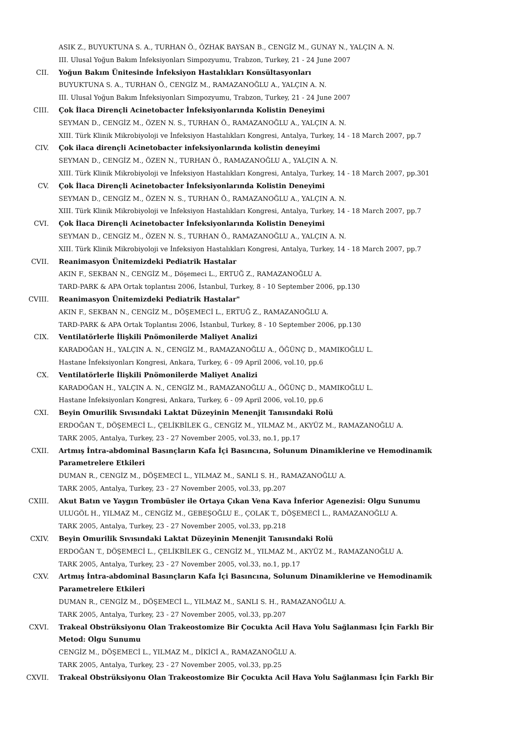ASIK Z., BUYUKTUNA S. A., TURHAN Ö., ÖZHAK BAYSAN B., CENGİZ M., GUNAY N., YALÇIN A. N.
III. Ulusal Yoğun Bakım İnfeksiyonları Simpozyumu, Trabzon, Turkey, 21 - 24 June 2007
CII. Yoğun Bakım Ünitesinde İnfeksiyon Hastalıkları Konsültasyonları
BUYUKTUNA S. A., TURHAN Ö., CENGİZ M., RAMAZANOĞLU A., YALÇIN A. N.
III. Ulusal Yoğun Bakım İnfeksiyonları Simpozyumu, Trabzon, Turkey, 21 - 24 June 2007
CIII. Çok İlaca Dirençli Acinetobacter İnfeksiyonlarında Kolistin Deneyimi
SEYMAN D., CENGİZ M., ÖZEN N. S., TURHAN Ö., RAMAZANOĞLU A., YALÇIN A. N.
XIII. Türk Klinik Mikrobiyoloji ve İnfeksiyon Hastalıkları Kongresi, Antalya, Turkey, 14 - 18 March 2007, pp.7
CIV. Çok ilaca dirençli Acinetobacter infeksiyonlarında kolistin deneyimi
SEYMAN D., CENGİZ M., ÖZEN N., TURHAN Ö., RAMAZANOĞLU A., YALÇIN A. N.
XIII. Türk Klinik Mikrobiyoloji ve İnfeksiyon Hastalıkları Kongresi, Antalya, Turkey, 14 - 18 March 2007, pp.301
CV. Çok İlaca Dirençli Acinetobacter İnfeksiyonlarında Kolistin Deneyimi
SEYMAN D., CENGİZ M., ÖZEN N. S., TURHAN Ö., RAMAZANOĞLU A., YALÇIN A. N.
XIII. Türk Klinik Mikrobiyoloji ve İnfeksiyon Hastalıkları Kongresi, Antalya, Turkey, 14 - 18 March 2007, pp.7
CVI. Çok İlaca Dirençli Acinetobacter İnfeksiyonlarında Kolistin Deneyimi
SEYMAN D., CENGİZ M., ÖZEN N. S., TURHAN Ö., RAMAZANOĞLU A., YALÇIN A. N.
XIII. Türk Klinik Mikrobiyoloji ve İnfeksiyon Hastalıkları Kongresi, Antalya, Turkey, 14 - 18 March 2007, pp.7
CVII. Reanimasyon Ünitemizdeki Pediatrik Hastalar
AKIN F., SEKBAN N., CENGİZ M., Döşemeci L., ERTUĞ Z., RAMAZANOĞLU A.
TARD-PARK & APA Ortak toplantısı 2006, İstanbul, Turkey, 8 - 10 September 2006, pp.130
CVIII. Reanimasyon Ünitemizdeki Pediatrik Hastalar"
AKIN F., SEKBAN N., CENGİZ M., DÖŞEMECİ L., ERTUĞ Z., RAMAZANOĞLU A.
TARD-PARK & APA Ortak Toplantısı 2006, İstanbul, Turkey, 8 - 10 September 2006, pp.130
CIX. Ventilatörlerle İlişkili Pnömonilerde Maliyet Analizi
KARADOĞAN H., YALÇIN A. N., CENGİZ M., RAMAZANOĞLU A., ÖĞÜNÇ D., MAMIKOĞLU L.
Hastane İnfeksiyonları Kongresi, Ankara, Turkey, 6 - 09 April 2006, vol.10, pp.6
CX. Ventilatörlerle İlişkili Pnömonilerde Maliyet Analizi
KARADOĞAN H., YALÇIN A. N., CENGİZ M., RAMAZANOĞLU A., ÖĞÜNÇ D., MAMIKOĞLU L.
Hastane İnfeksiyonları Kongresi, Ankara, Turkey, 6 - 09 April 2006, vol.10, pp.6
CXI. Beyin Omurilik Sıvısındaki Laktat Düzeyinin Menenjit Tanısındaki Rolü
ERDOĞAN T., DÖŞEMECİ L., ÇELİKBİLEK G., CENGİZ M., YILMAZ M., AKYÜZ M., RAMAZANOĞLU A.
TARK 2005, Antalya, Turkey, 23 - 27 November 2005, vol.33, no.1, pp.17
CXII. Artmış İntra-abdominal Basınçların Kafa İçi Basıncına, Solunum Dinamiklerine ve Hemodinamik Parametrelere Etkileri
DUMAN R., CENGİZ M., DÖŞEMECİ L., YILMAZ M., SANLI S. H., RAMAZANOĞLU A.
TARK 2005, Antalya, Turkey, 23 - 27 November 2005, vol.33, pp.207
CXIII. Akut Batın ve Yaygın Trombüsler ile Ortaya Çıkan Vena Kava İnferior Agenezisi: Olgu Sunumu
ULUGÖL H., YILMAZ M., CENGİZ M., GEBEŞOĞLU E., ÇOLAK T., DÖŞEMECİ L., RAMAZANOĞLU A.
TARK 2005, Antalya, Turkey, 23 - 27 November 2005, vol.33, pp.218
CXIV. Beyin Omurilik Sıvısındaki Laktat Düzeyinin Menenjit Tanısındaki Rolü
ERDOĞAN T., DÖŞEMECİ L., ÇELİKBİLEK G., CENGİZ M., YILMAZ M., AKYÜZ M., RAMAZANOĞLU A.
TARK 2005, Antalya, Turkey, 23 - 27 November 2005, vol.33, no.1, pp.17
CXV. Artmış İntra-abdominal Basınçların Kafa İçi Basıncına, Solunum Dinamiklerine ve Hemodinamik Parametrelere Etkileri
DUMAN R., CENGİZ M., DÖŞEMECİ L., YILMAZ M., SANLI S. H., RAMAZANOĞLU A.
TARK 2005, Antalya, Turkey, 23 - 27 November 2005, vol.33, pp.207
CXVI. Trakeal Obstrüksiyonu Olan Trakeostomize Bir Çocukta Acil Hava Yolu Sağlanması İçin Farklı Bir Metod: Olgu Sunumu
CENGİZ M., DÖŞEMECİ L., YILMAZ M., DİKİCİ A., RAMAZANOĞLU A.
TARK 2005, Antalya, Turkey, 23 - 27 November 2005, vol.33, pp.25
CXVII. Trakeal Obstrüksiyonu Olan Trakeostomize Bir Çocukta Acil Hava Yolu Sağlanması İçin Farklı Bir